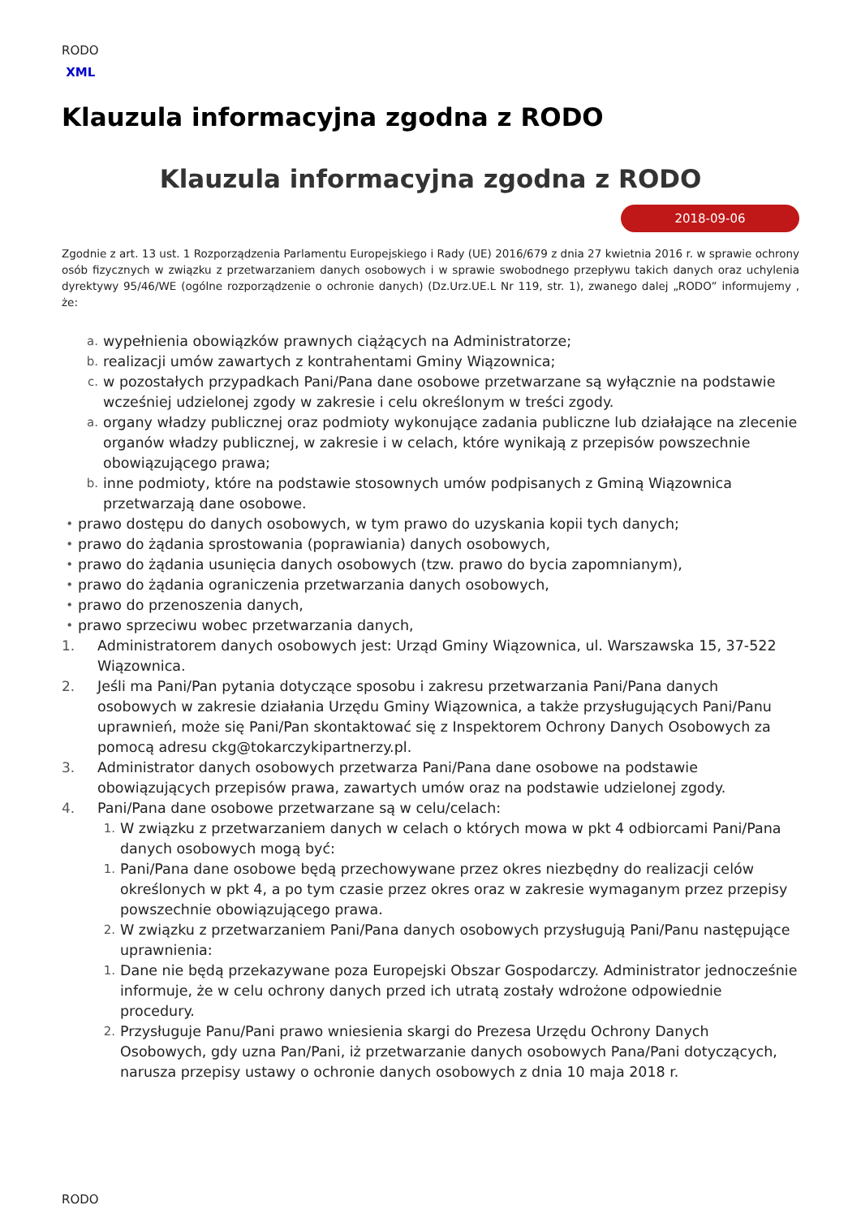RODO
XML
Klauzula informacyjna zgodna z RODO
Klauzula informacyjna zgodna z RODO
2018-09-06
Zgodnie z art. 13 ust. 1 Rozporządzenia Parlamentu Europejskiego i Rady (UE) 2016/679 z dnia 27 kwietnia 2016 r. w sprawie ochrony osób fizycznych w związku z przetwarzaniem danych osobowych i w sprawie swobodnego przepływu takich danych oraz uchylenia dyrektywy 95/46/WE (ogólne rozporządzenie o ochronie danych) (Dz.Urz.UE.L Nr 119, str. 1), zwanego dalej „RODO” informujemy , że:
a. wypełnienia obowiązków prawnych ciążących na Administratorze;
b. realizacji umów zawartych z kontrahentami Gminy Wiązownica;
c. w pozostałych przypadkach Pani/Pana dane osobowe przetwarzane są wyłącznie na podstawie wcześniej udzielonej zgody w zakresie i celu określonym w treści zgody.
a. organy władzy publicznej oraz podmioty wykonujące zadania publiczne lub działające na zlecenie organów władzy publicznej, w zakresie i w celach, które wynikają z przepisów powszechnie obowiązującego prawa;
b. inne podmioty, które na podstawie stosownych umów podpisanych z Gminą Wiązownica przetwarzają dane osobowe.
• prawo dostępu do danych osobowych, w tym prawo do uzyskania kopii tych danych;
• prawo do żądania sprostowania (poprawiania) danych osobowych,
• prawo do żądania usunięcia danych osobowych (tzw. prawo do bycia zapomnianym),
• prawo do żądania ograniczenia przetwarzania danych osobowych,
• prawo do przenoszenia danych,
• prawo sprzeciwu wobec przetwarzania danych,
1. Administratorem danych osobowych jest: Urząd Gminy Wiązownica, ul. Warszawska 15, 37-522 Wiązownica.
2. Jeśli ma Pani/Pan pytania dotyczące sposobu i zakresu przetwarzania Pani/Pana danych osobowych w zakresie działania Urzędu Gminy Wiązownica, a także przysługujących Pani/Panu uprawnień, może się Pani/Pan skontaktować się z Inspektorem Ochrony Danych Osobowych za pomocą adresu ckg@tokarczykipartnerzy.pl.
3. Administrator danych osobowych przetwarza Pani/Pana dane osobowe na podstawie obowiązujących przepisów prawa, zawartych umów oraz na podstawie udzielonej zgody.
4. Pani/Pana dane osobowe przetwarzane są w celu/celach:
1. W związku z przetwarzaniem danych w celach o których mowa w pkt 4 odbiorcami Pani/Pana danych osobowych mogą być:
1. Pani/Pana dane osobowe będą przechowywane przez okres niezbędny do realizacji celów określonych w pkt 4, a po tym czasie przez okres oraz w zakresie wymaganym przez przepisy powszechnie obowiązującego prawa.
2. W związku z przetwarzaniem Pani/Pana danych osobowych przysługują Pani/Panu następujące uprawnienia:
1. Dane nie będą przekazywane poza Europejski Obszar Gospodarczy. Administrator jednocześnie informuje, że w celu ochrony danych przed ich utratą zostały wdrożone odpowiednie procedury.
2. Przysługuje Panu/Pani prawo wniesienia skargi do Prezesa Urzędu Ochrony Danych Osobowych, gdy uzna Pan/Pani, iż przetwarzanie danych osobowych Pana/Pani dotyczących, narusza przepisy ustawy o ochronie danych osobowych z dnia 10 maja 2018 r.
RODO